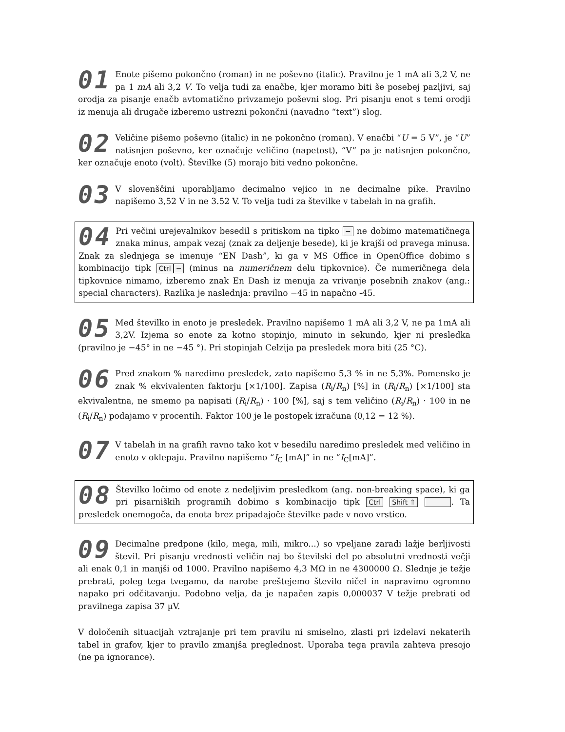01 Enote pišemo pokončno (roman) in ne poševno (italic). Pravilno je 1 mA ali 3,2 V, ne pa 1 mA ali 3,2 V. To velja tudi za enačbe, kjer moramo biti še posebej pazljivi, saj orodja za pisanje enačb avtomatično privzamejo poševni slog. Pri pisanju enot s temi orodji iz menuja ali drugače izberemo ustrezni pokončni (navadno “text”) slog.
02 Veličine pišemo poševno (italic) in ne pokončno (roman). V enačbi “U = 5 V”, je “U” natisnjen poševno, ker označuje veličino (napetost), “V” pa je natisnjen pokončno, ker označuje enoto (volt). Številke (5) morajo biti vedno pokončne.
03 V slovenščini uporabljamo decimalno vejico in ne decimalne pike. Pravilno napišemo 3,52 V in ne 3.52 V. To velja tudi za številke v tabelah in na grafih.
04 Pri večini urejevalnikov besedil s pritiskom na tipko − ne dobimo matematičnega znaka minus, ampak vezaj (znak za deljenje besede), ki je krajši od pravega minusa. Znak za slednjega se imenuje “EN Dash”, ki ga v MS Office in OpenOffice dobimo s kombinacijo tipk Ctrl − (minus na numeričnem delu tipkovnice). Če numeričnega dela tipkovnice nimamo, izberemo znak En Dash iz menuja za vrivanje posebnih znakov (ang.: special characters). Razlika je naslednja: pravilno −45 in napačno -45.
05 Med številko in enoto je presledek. Pravilno napišemo 1 mA ali 3,2 V, ne pa 1mA ali 3,2V. Izjema so enote za kotno stopinjo, minuto in sekundo, kjer ni presledka (pravilno je −45° in ne −45 °). Pri stopinjah Celzija pa presledek mora biti (25 °C).
06 Pred znakom % naredimo presledek, zato napišemo 5,3 % in ne 5,3%. Pomensko je znak % ekvivalenten faktorju [×1/100]. Zapisa (R<sub>i</sub>/R<sub>n</sub>) [%] in (R<sub>i</sub>/R<sub>n</sub>) [×1/100] sta ekvivalentna, ne smemo pa napisati (R<sub>i</sub>/R<sub>n</sub>) · 100 [%], saj s tem veličino (R<sub>i</sub>/R<sub>n</sub>) · 100 in ne (R<sub>i</sub>/R<sub>n</sub>) podajamo v procentih. Faktor 100 je le postopek izračuna (0,12 = 12 %).
07 V tabelah in na grafih ravno tako kot v besedilu naredimo presledek med veličino in enoto v oklepaju. Pravilno napišemo “I<sub>C</sub> [mA]” in ne “I<sub>C</sub>[mA]”.
08 Številko ločimo od enote z nedeljivim presledkom (ang. non-breaking space), ki ga pri pisarniških programih dobimo s kombinacijo tipk Ctrl Shift ⇑ . Ta presledek onemogoča, da enota brez pripadajoče številke pade v novo vrstico.
09 Decimalne predpone (kilo, mega, mili, mikro...) so vpeljane zaradi lažje berljivosti števil. Pri pisanju vrednosti veličin naj bo številski del po absolutni vrednosti večji ali enak 0,1 in manjši od 1000. Pravilno napišemo 4,3 MΩ in ne 4300000 Ω. Slednje je težje prebrati, poleg tega tvegamo, da narobe preštejemo število ničel in napravimo ogromno napako pri odčitavanju. Podobno velja, da je napačen zapis 0,000037 V težje prebrati od pravilnega zapisa 37 µV.
V določenih situacijah vztrajanje pri tem pravilu ni smiselno, zlasti pri izdelavi nekaterih tabel in grafov, kjer to pravilo zmanjša preglednost. Uporaba tega pravila zahteva presojo (ne pa ignorance).